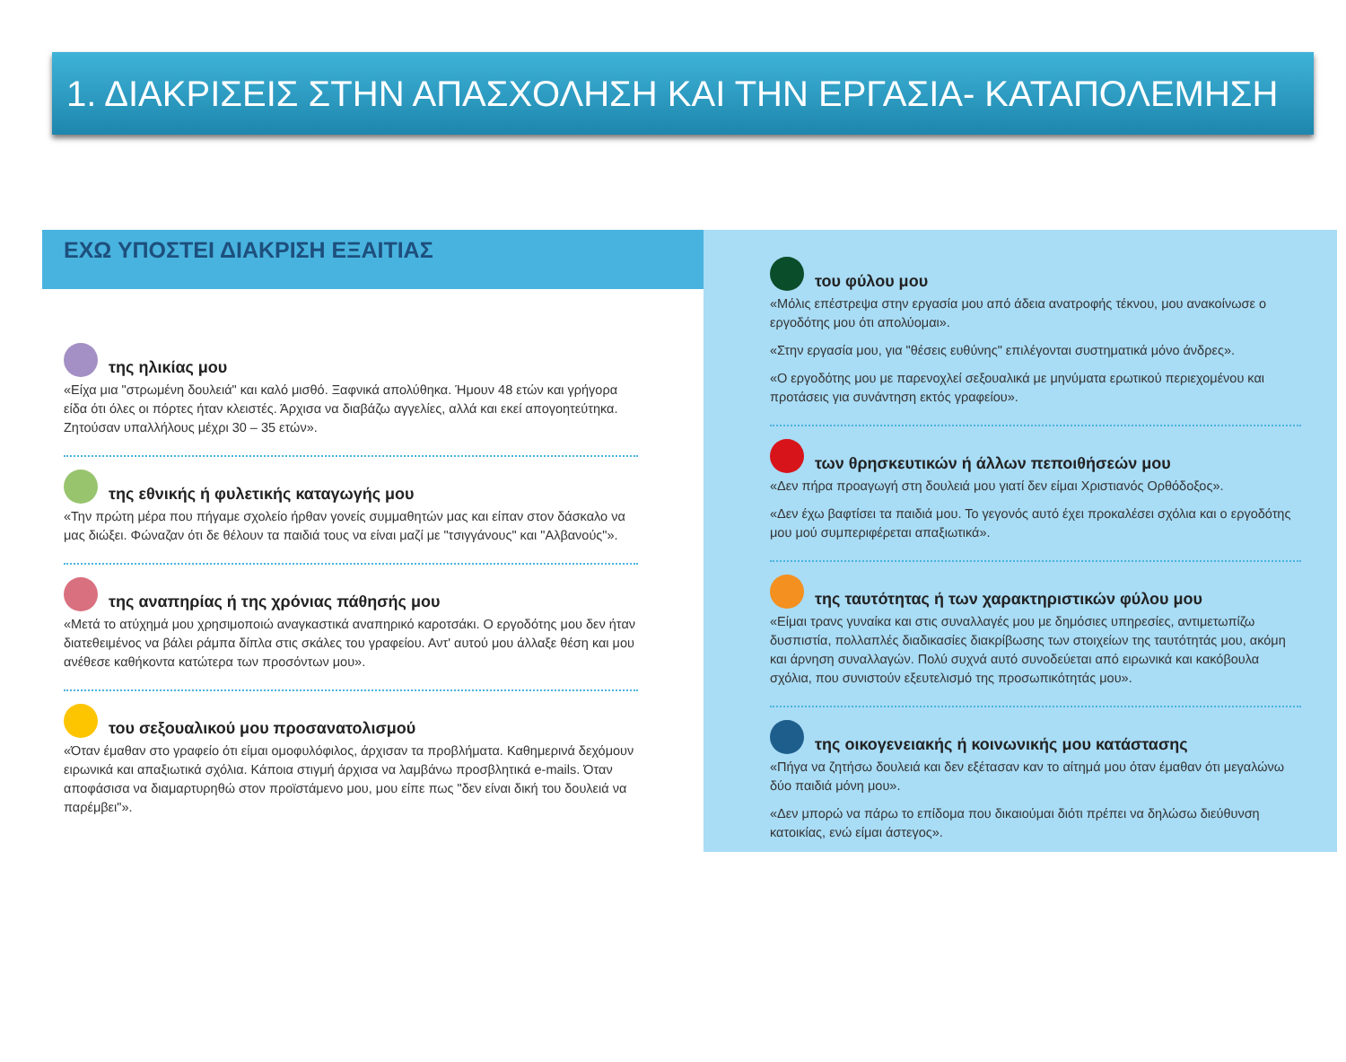1. ΔΙΑΚΡΙΣΕΙΣ ΣΤΗΝ ΑΠΑΣΧΟΛΗΣΗ ΚΑΙ ΤΗΝ ΕΡΓΑΣΙΑ- ΚΑΤΑΠΟΛΕΜΗΣΗ
ΕΧΩ ΥΠΟΣΤΕΙ ΔΙΑΚΡΙΣΗ ΕΞΑΙΤΙΑΣ
της ηλικίας μου
«Είχα μια "στρωμένη δουλειά" και καλό μισθό. Ξαφνικά απολύθηκα. Ήμουν 48 ετών και γρήγορα είδα ότι όλες οι πόρτες ήταν κλειστές. Άρχισα να διαβάζω αγγελίες, αλλά και εκεί απογοητεύτηκα. Ζητούσαν υπαλλήλους μέχρι 30 – 35 ετών».
της εθνικής ή φυλετικής καταγωγής μου
«Την πρώτη μέρα που πήγαμε σχολείο ήρθαν γονείς συμμαθητών μας και είπαν στον δάσκαλο να μας διώξει. Φώναζαν ότι δε θέλουν τα παιδιά τους να είναι μαζί με "τσιγγάνους" και "Αλβανούς"».
της αναπηρίας ή της χρόνιας πάθησής μου
«Μετά το ατύχημά μου χρησιμοποιώ αναγκαστικά αναπηρικό καροτσάκι. Ο εργοδότης μου δεν ήταν διατεθειμένος να βάλει ράμπα δίπλα στις σκάλες του γραφείου. Αντ' αυτού μου άλλαξε θέση και μου ανέθεσε καθήκοντα κατώτερα των προσόντων μου».
του σεξουαλικού μου προσανατολισμού
«Όταν έμαθαν στο γραφείο ότι είμαι ομοφυλόφιλος, άρχισαν τα προβλήματα. Καθημερινά δεχόμουν ειρωνικά και απαξιωτικά σχόλια. Κάποια στιγμή άρχισα να λαμβάνω προσβλητικά e-mails. Όταν αποφάσισα να διαμαρτυρηθώ στον προϊστάμενο μου, μου είπε πως "δεν είναι δική του δουλειά να παρέμβει"».
του φύλου μου
«Μόλις επέστρεψα στην εργασία μου από άδεια ανατροφής τέκνου, μου ανακοίνωσε ο εργοδότης μου ότι απολύομαι».
«Στην εργασία μου, για "θέσεις ευθύνης" επιλέγονται συστηματικά μόνο άνδρες».
«Ο εργοδότης μου με παρενοχλεί σεξουαλικά με μηνύματα ερωτικού περιεχομένου και προτάσεις για συνάντηση εκτός γραφείου».
των θρησκευτικών ή άλλων πεποιθήσεών μου
«Δεν πήρα προαγωγή στη δουλειά μου γιατί δεν είμαι Χριστιανός Ορθόδοξος».
«Δεν έχω βαφτίσει τα παιδιά μου. Το γεγονός αυτό έχει προκαλέσει σχόλια και ο εργοδότης μου μού συμπεριφέρεται απαξιωτικά».
της ταυτότητας ή των χαρακτηριστικών φύλου μου
«Είμαι τρανς γυναίκα και στις συναλλαγές μου με δημόσιες υπηρεσίες, αντιμετωπίζω δυσπιστία, πολλαπλές διαδικασίες διακρίβωσης των στοιχείων της ταυτότητάς μου, ακόμη και άρνηση συναλλαγών. Πολύ συχνά αυτό συνοδεύεται από ειρωνικά και κακόβουλα σχόλια, που συνιστούν εξευτελισμό της προσωπικότητάς μου».
της οικογενειακής ή κοινωνικής μου κατάστασης
«Πήγα να ζητήσω δουλειά και δεν εξέτασαν καν το αίτημά μου όταν έμαθαν ότι μεγαλώνω δύο παιδιά μόνη μου».
«Δεν μπορώ να πάρω το επίδομα που δικαιούμαι διότι πρέπει να δηλώσω διεύθυνση κατοικίας, ενώ είμαι άστεγος».